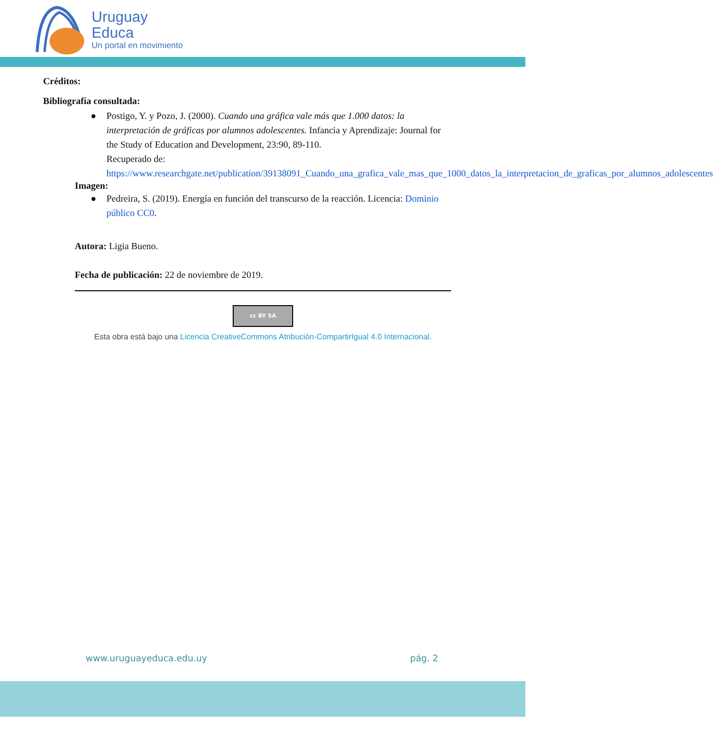Uruguay
Educa
Un portal en movimiento
Créditos:
Bibliografía consultada:
● Postigo, Y. y Pozo, J. (2000). Cuando una gráfica vale más que 1.000 datos: la interpretación de gráficas por alumnos adolescentes. Infancia y Aprendizaje: Journal for the Study of Education and Development, 23:90, 89-110.
Recuperado de:
https://www.researchgate.net/publication/39138091_Cuando_una_grafica_vale_mas_que_1000_datos_la_interpretacion_de_graficas_por_alumnos_adolescentes
Imagen:
● Pedreira, S. (2019). Energía en función del transcurso de la reacción. Licencia: Dominio público CC0.
Autora: Ligia Bueno.
Fecha de publicación: 22 de noviembre de 2019.
cc BY SA
Esta obra está bajo una Licencia CreativeCommons Atribución-CompartirIgual 4.0 Internacional.
www.uruguayeduca.edu.uy pág. 2